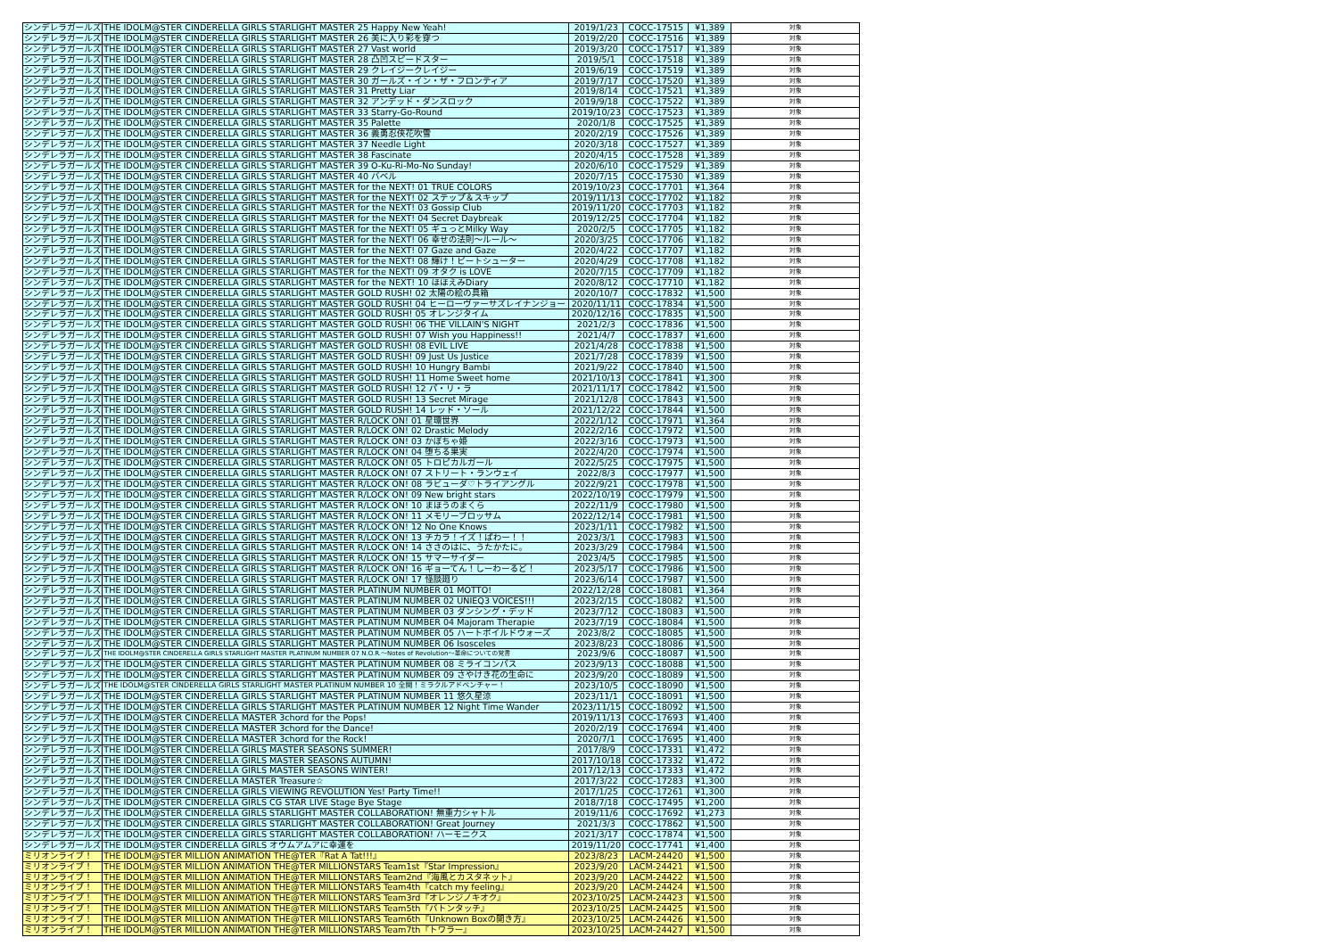| シンデレラガールズ | THE IDOLM@STER CINDERELLA GIRLS STARLIGHT MASTER 25 Happy New Yeah! | 2019/1/23 | COCC-17515 | ¥1,389 | 対象 |
| シンデレラガールズ | THE IDOLM@STER CINDERELLA GIRLS STARLIGHT MASTER 26 美に入り彩を穿つ | 2019/2/20 | COCC-17516 | ¥1,389 | 対象 |
| シンデレラガールズ | THE IDOLM@STER CINDERELLA GIRLS STARLIGHT MASTER 27 Vast world | 2019/3/20 | COCC-17517 | ¥1,389 | 対象 |
| シンデレラガールズ | THE IDOLM@STER CINDERELLA GIRLS STARLIGHT MASTER 28 凸凹スピードスター | 2019/5/1 | COCC-17518 | ¥1,389 | 対象 |
| シンデレラガールズ | THE IDOLM@STER CINDERELLA GIRLS STARLIGHT MASTER 29 クレイジークレイジー | 2019/6/19 | COCC-17519 | ¥1,389 | 対象 |
| シンデレラガールズ | THE IDOLM@STER CINDERELLA GIRLS STARLIGHT MASTER 30 ガールズ・イン・ザ・フロンティア | 2019/7/17 | COCC-17520 | ¥1,389 | 対象 |
| シンデレラガールズ | THE IDOLM@STER CINDERELLA GIRLS STARLIGHT MASTER 31 Pretty Liar | 2019/8/14 | COCC-17521 | ¥1,389 | 対象 |
| シンデレラガールズ | THE IDOLM@STER CINDERELLA GIRLS STARLIGHT MASTER 32 アンデッド・ダンスロック | 2019/9/18 | COCC-17522 | ¥1,389 | 対象 |
| シンデレラガールズ | THE IDOLM@STER CINDERELLA GIRLS STARLIGHT MASTER 33 Starry-Go-Round | 2019/10/23 | COCC-17523 | ¥1,389 | 対象 |
| シンデレラガールズ | THE IDOLM@STER CINDERELLA GIRLS STARLIGHT MASTER 35 Palette | 2020/1/8 | COCC-17525 | ¥1,389 | 対象 |
| シンデレラガールズ | THE IDOLM@STER CINDERELLA GIRLS STARLIGHT MASTER 36 義勇忍侠花吹雪 | 2020/2/19 | COCC-17526 | ¥1,389 | 対象 |
| シンデレラガールズ | THE IDOLM@STER CINDERELLA GIRLS STARLIGHT MASTER 37 Needle Light | 2020/3/18 | COCC-17527 | ¥1,389 | 対象 |
| シンデレラガールズ | THE IDOLM@STER CINDERELLA GIRLS STARLIGHT MASTER 38 Fascinate | 2020/4/15 | COCC-17528 | ¥1,389 | 対象 |
| シンデレラガールズ | THE IDOLM@STER CINDERELLA GIRLS STARLIGHT MASTER 39 O-Ku-Ri-Mo-No Sunday! | 2020/6/10 | COCC-17529 | ¥1,389 | 対象 |
| シンデレラガールズ | THE IDOLM@STER CINDERELLA GIRLS STARLIGHT MASTER 40 バベル | 2020/7/15 | COCC-17530 | ¥1,389 | 対象 |
| シンデレラガールズ | THE IDOLM@STER CINDERELLA GIRLS STARLIGHT MASTER for the NEXT! 01 TRUE COLORS | 2019/10/23 | COCC-17701 | ¥1,364 | 対象 |
| シンデレラガールズ | THE IDOLM@STER CINDERELLA GIRLS STARLIGHT MASTER for the NEXT! 02 ステップ＆スキップ | 2019/11/13 | COCC-17702 | ¥1,182 | 対象 |
| シンデレラガールズ | THE IDOLM@STER CINDERELLA GIRLS STARLIGHT MASTER for the NEXT! 03 Gossip Club | 2019/11/20 | COCC-17703 | ¥1,182 | 対象 |
| シンデレラガールズ | THE IDOLM@STER CINDERELLA GIRLS STARLIGHT MASTER for the NEXT! 04 Secret Daybreak | 2019/12/25 | COCC-17704 | ¥1,182 | 対象 |
| シンデレラガールズ | THE IDOLM@STER CINDERELLA GIRLS STARLIGHT MASTER for the NEXT! 05 ギュっとMilky Way | 2020/2/5 | COCC-17705 | ¥1,182 | 対象 |
| シンデレラガールズ | THE IDOLM@STER CINDERELLA GIRLS STARLIGHT MASTER for the NEXT! 06 幸せの法則～ルール～ | 2020/3/25 | COCC-17706 | ¥1,182 | 対象 |
| シンデレラガールズ | THE IDOLM@STER CINDERELLA GIRLS STARLIGHT MASTER for the NEXT! 07 Gaze and Gaze | 2020/4/22 | COCC-17707 | ¥1,182 | 対象 |
| シンデレラガールズ | THE IDOLM@STER CINDERELLA GIRLS STARLIGHT MASTER for the NEXT! 08 輝け！ビートシューター | 2020/4/29 | COCC-17708 | ¥1,182 | 対象 |
| シンデレラガールズ | THE IDOLM@STER CINDERELLA GIRLS STARLIGHT MASTER for the NEXT! 09 オタク is LOVE | 2020/7/15 | COCC-17709 | ¥1,182 | 対象 |
| シンデレラガールズ | THE IDOLM@STER CINDERELLA GIRLS STARLIGHT MASTER for the NEXT! 10 ほほえみDiary | 2020/8/12 | COCC-17710 | ¥1,182 | 対象 |
| シンデレラガールズ | THE IDOLM@STER CINDERELLA GIRLS STARLIGHT MASTER GOLD RUSH! 02 太陽の絵の具箱 | 2020/10/7 | COCC-17832 | ¥1,500 | 対象 |
| シンデレラガールズ | THE IDOLM@STER CINDERELLA GIRLS STARLIGHT MASTER GOLD RUSH! 04 ヒーローヴァーサズレイナンジョー | 2020/11/11 | COCC-17834 | ¥1,500 | 対象 |
| シンデレラガールズ | THE IDOLM@STER CINDERELLA GIRLS STARLIGHT MASTER GOLD RUSH! 05 オレンジタイム | 2020/12/16 | COCC-17835 | ¥1,500 | 対象 |
| シンデレラガールズ | THE IDOLM@STER CINDERELLA GIRLS STARLIGHT MASTER GOLD RUSH! 06 THE VILLAIN'S NIGHT | 2021/2/3 | COCC-17836 | ¥1,500 | 対象 |
| シンデレラガールズ | THE IDOLM@STER CINDERELLA GIRLS STARLIGHT MASTER GOLD RUSH! 07 Wish you Happiness!! | 2021/4/7 | COCC-17837 | ¥1,600 | 対象 |
| シンデレラガールズ | THE IDOLM@STER CINDERELLA GIRLS STARLIGHT MASTER GOLD RUSH! 08 EVIL LIVE | 2021/4/28 | COCC-17838 | ¥1,500 | 対象 |
| シンデレラガールズ | THE IDOLM@STER CINDERELLA GIRLS STARLIGHT MASTER GOLD RUSH! 09 Just Us Justice | 2021/7/28 | COCC-17839 | ¥1,500 | 対象 |
| シンデレラガールズ | THE IDOLM@STER CINDERELLA GIRLS STARLIGHT MASTER GOLD RUSH! 10 Hungry Bambi | 2021/9/22 | COCC-17840 | ¥1,500 | 対象 |
| シンデレラガールズ | THE IDOLM@STER CINDERELLA GIRLS STARLIGHT MASTER GOLD RUSH! 11 Home Sweet home | 2021/10/13 | COCC-17841 | ¥1,300 | 対象 |
| シンデレラガールズ | THE IDOLM@STER CINDERELLA GIRLS STARLIGHT MASTER GOLD RUSH! 12 パ・リ・ラ | 2021/11/17 | COCC-17842 | ¥1,500 | 対象 |
| シンデレラガールズ | THE IDOLM@STER CINDERELLA GIRLS STARLIGHT MASTER GOLD RUSH! 13 Secret Mirage | 2021/12/8 | COCC-17843 | ¥1,500 | 対象 |
| シンデレラガールズ | THE IDOLM@STER CINDERELLA GIRLS STARLIGHT MASTER GOLD RUSH! 14 レッド・ソール | 2021/12/22 | COCC-17844 | ¥1,500 | 対象 |
| シンデレラガールズ | THE IDOLM@STER CINDERELLA GIRLS STARLIGHT MASTER R/LOCK ON! 01 星環世界 | 2022/1/12 | COCC-17971 | ¥1,364 | 対象 |
| シンデレラガールズ | THE IDOLM@STER CINDERELLA GIRLS STARLIGHT MASTER R/LOCK ON! 02 Drastic Melody | 2022/2/16 | COCC-17972 | ¥1,500 | 対象 |
| シンデレラガールズ | THE IDOLM@STER CINDERELLA GIRLS STARLIGHT MASTER R/LOCK ON! 03 かぼちゃ姫 | 2022/3/16 | COCC-17973 | ¥1,500 | 対象 |
| シンデレラガールズ | THE IDOLM@STER CINDERELLA GIRLS STARLIGHT MASTER R/LOCK ON! 04 堕ちる果実 | 2022/4/20 | COCC-17974 | ¥1,500 | 対象 |
| シンデレラガールズ | THE IDOLM@STER CINDERELLA GIRLS STARLIGHT MASTER R/LOCK ON! 05 トロピカルガール | 2022/5/25 | COCC-17975 | ¥1,500 | 対象 |
| シンデレラガールズ | THE IDOLM@STER CINDERELLA GIRLS STARLIGHT MASTER R/LOCK ON! 07 ストリート・ランウェイ | 2022/8/3 | COCC-17977 | ¥1,500 | 対象 |
| シンデレラガールズ | THE IDOLM@STER CINDERELLA GIRLS STARLIGHT MASTER R/LOCK ON! 08 ラビューダ♡トライアングル | 2022/9/21 | COCC-17978 | ¥1,500 | 対象 |
| シンデレラガールズ | THE IDOLM@STER CINDERELLA GIRLS STARLIGHT MASTER R/LOCK ON! 09 New bright stars | 2022/10/19 | COCC-17979 | ¥1,500 | 対象 |
| シンデレラガールズ | THE IDOLM@STER CINDERELLA GIRLS STARLIGHT MASTER R/LOCK ON! 10 まほうのまくら | 2022/11/9 | COCC-17980 | ¥1,500 | 対象 |
| シンデレラガールズ | THE IDOLM@STER CINDERELLA GIRLS STARLIGHT MASTER R/LOCK ON! 11 メモリーブロッサム | 2022/12/14 | COCC-17981 | ¥1,500 | 対象 |
| シンデレラガールズ | THE IDOLM@STER CINDERELLA GIRLS STARLIGHT MASTER R/LOCK ON! 12 No One Knows | 2023/1/11 | COCC-17982 | ¥1,500 | 対象 |
| シンデレラガールズ | THE IDOLM@STER CINDERELLA GIRLS STARLIGHT MASTER R/LOCK ON! 13 チカラ！イズ！ぱわー！！ | 2023/3/1 | COCC-17983 | ¥1,500 | 対象 |
| シンデレラガールズ | THE IDOLM@STER CINDERELLA GIRLS STARLIGHT MASTER R/LOCK ON! 14 ささのはに、うたかたに。 | 2023/3/29 | COCC-17984 | ¥1,500 | 対象 |
| シンデレラガールズ | THE IDOLM@STER CINDERELLA GIRLS STARLIGHT MASTER R/LOCK ON! 15 サマーサイダー | 2023/4/5 | COCC-17985 | ¥1,500 | 対象 |
| シンデレラガールズ | THE IDOLM@STER CINDERELLA GIRLS STARLIGHT MASTER R/LOCK ON! 16 ギョーてん！しーわーるど！ | 2023/5/17 | COCC-17986 | ¥1,500 | 対象 |
| シンデレラガールズ | THE IDOLM@STER CINDERELLA GIRLS STARLIGHT MASTER R/LOCK ON! 17 怪談廻り | 2023/6/14 | COCC-17987 | ¥1,500 | 対象 |
| シンデレラガールズ | THE IDOLM@STER CINDERELLA GIRLS STARLIGHT MASTER PLATINUM NUMBER 01 MOTTO! | 2022/12/28 | COCC-18081 | ¥1,364 | 対象 |
| シンデレラガールズ | THE IDOLM@STER CINDERELLA GIRLS STARLIGHT MASTER PLATINUM NUMBER 02 UNIEQ3 VOICES!!! | 2023/2/15 | COCC-18082 | ¥1,500 | 対象 |
| シンデレラガールズ | THE IDOLM@STER CINDERELLA GIRLS STARLIGHT MASTER PLATINUM NUMBER 03 ダンシング・デッド | 2023/7/12 | COCC-18083 | ¥1,500 | 対象 |
| シンデレラガールズ | THE IDOLM@STER CINDERELLA GIRLS STARLIGHT MASTER PLATINUM NUMBER 04 Majoram Therapie | 2023/7/19 | COCC-18084 | ¥1,500 | 対象 |
| シンデレラガールズ | THE IDOLM@STER CINDERELLA GIRLS STARLIGHT MASTER PLATINUM NUMBER 05 ハートボイルドウォーズ | 2023/8/2 | COCC-18085 | ¥1,500 | 対象 |
| シンデレラガールズ | THE IDOLM@STER CINDERELLA GIRLS STARLIGHT MASTER PLATINUM NUMBER 06 Isosceles | 2023/8/23 | COCC-18086 | ¥1,500 | 対象 |
| シンデレラガールズ | THE IDOLM@STER CINDERELLA GIRLS STARLIGHT MASTER PLATINUM NUMBER 07 N.O.R.～Notes of Revolution～革命についての覚書 | 2023/9/6 | COCC-18087 | ¥1,500 | 対象 |
| シンデレラガールズ | THE IDOLM@STER CINDERELLA GIRLS STARLIGHT MASTER PLATINUM NUMBER 08 ミライコンパス | 2023/9/13 | COCC-18088 | ¥1,500 | 対象 |
| シンデレラガールズ | THE IDOLM@STER CINDERELLA GIRLS STARLIGHT MASTER PLATINUM NUMBER 09 さやけき花の生命に | 2023/9/20 | COCC-18089 | ¥1,500 | 対象 |
| シンデレラガールズ | THE IDOLM@STER CINDERELLA GIRLS STARLIGHT MASTER PLATINUM NUMBER 10 全開！ミラクルアドベンチャー！ | 2023/10/5 | COCC-18090 | ¥1,500 | 対象 |
| シンデレラガールズ | THE IDOLM@STER CINDERELLA GIRLS STARLIGHT MASTER PLATINUM NUMBER 11 悠久星涼 | 2023/11/1 | COCC-18091 | ¥1,500 | 対象 |
| シンデレラガールズ | THE IDOLM@STER CINDERELLA GIRLS STARLIGHT MASTER PLATINUM NUMBER 12 Night Time Wander | 2023/11/15 | COCC-18092 | ¥1,500 | 対象 |
| シンデレラガールズ | THE IDOLM@STER CINDERELLA MASTER 3chord for the Pops! | 2019/11/13 | COCC-17693 | ¥1,400 | 対象 |
| シンデレラガールズ | THE IDOLM@STER CINDERELLA MASTER 3chord for the Dance! | 2020/2/19 | COCC-17694 | ¥1,400 | 対象 |
| シンデレラガールズ | THE IDOLM@STER CINDERELLA MASTER 3chord for the Rock! | 2020/7/1 | COCC-17695 | ¥1,400 | 対象 |
| シンデレラガールズ | THE IDOLM@STER CINDERELLA GIRLS MASTER SEASONS SUMMER! | 2017/8/9 | COCC-17331 | ¥1,472 | 対象 |
| シンデレラガールズ | THE IDOLM@STER CINDERELLA GIRLS MASTER SEASONS AUTUMN! | 2017/10/18 | COCC-17332 | ¥1,472 | 対象 |
| シンデレラガールズ | THE IDOLM@STER CINDERELLA GIRLS MASTER SEASONS WINTER! | 2017/12/13 | COCC-17333 | ¥1,472 | 対象 |
| シンデレラガールズ | THE IDOLM@STER CINDERELLA MASTER Treasure☆ | 2017/3/22 | COCC-17283 | ¥1,300 | 対象 |
| シンデレラガールズ | THE IDOLM@STER CINDERELLA GIRLS VIEWING REVOLUTION Yes! Party Time!! | 2017/1/25 | COCC-17261 | ¥1,300 | 対象 |
| シンデレラガールズ | THE IDOLM@STER CINDERELLA GIRLS CG STAR LIVE Stage Bye Stage | 2018/7/18 | COCC-17495 | ¥1,200 | 対象 |
| シンデレラガールズ | THE IDOLM@STER CINDERELLA GIRLS STARLIGHT MASTER COLLABORATION! 無重力シャトル | 2019/11/6 | COCC-17692 | ¥1,273 | 対象 |
| シンデレラガールズ | THE IDOLM@STER CINDERELLA GIRLS STARLIGHT MASTER COLLABORATION! Great Journey | 2021/3/3 | COCC-17862 | ¥1,500 | 対象 |
| シンデレラガールズ | THE IDOLM@STER CINDERELLA GIRLS STARLIGHT MASTER COLLABORATION! ハーモニクス | 2021/3/17 | COCC-17874 | ¥1,500 | 対象 |
| シンデレラガールズ | THE IDOLM@STER CINDERELLA GIRLS オウムアムアに幸運を | 2019/11/20 | COCC-17741 | ¥1,400 | 対象 |
| ミリオンライブ！ | THE IDOLM@STER MILLION ANIMATION THE@TER『Rat A Tat!!!』 | 2023/8/23 | LACM-24420 | ¥1,500 | 対象 |
| ミリオンライブ！ | THE IDOLM@STER MILLION ANIMATION THE@TER MILLIONSTARS Team1st『Star Impression』 | 2023/9/20 | LACM-24421 | ¥1,500 | 対象 |
| ミリオンライブ！ | THE IDOLM@STER MILLION ANIMATION THE@TER MILLIONSTARS Team2nd『海風とカスタネット』 | 2023/9/20 | LACM-24422 | ¥1,500 | 対象 |
| ミリオンライブ！ | THE IDOLM@STER MILLION ANIMATION THE@TER MILLIONSTARS Team4th『catch my feeling』 | 2023/9/20 | LACM-24424 | ¥1,500 | 対象 |
| ミリオンライブ！ | THE IDOLM@STER MILLION ANIMATION THE@TER MILLIONSTARS Team3rd『オレンジノキオク』 | 2023/10/25 | LACM-24423 | ¥1,500 | 対象 |
| ミリオンライブ！ | THE IDOLM@STER MILLION ANIMATION THE@TER MILLIONSTARS Team5th『バトンタッチ』 | 2023/10/25 | LACM-24425 | ¥1,500 | 対象 |
| ミリオンライブ！ | THE IDOLM@STER MILLION ANIMATION THE@TER MILLIONSTARS Team6th『Unknown Boxの開き方』 | 2023/10/25 | LACM-24426 | ¥1,500 | 対象 |
| ミリオンライブ！ | THE IDOLM@STER MILLION ANIMATION THE@TER MILLIONSTARS Team7th『トワラー』 | 2023/10/25 | LACM-24427 | ¥1,500 | 対象 |